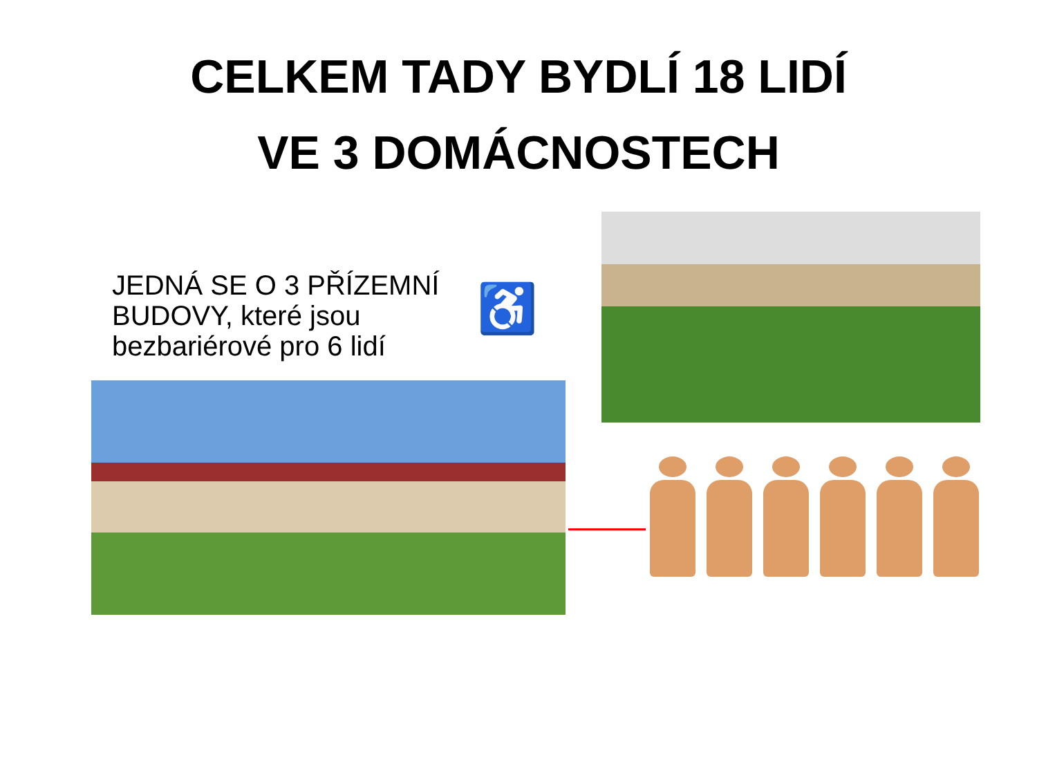CELKEM TADY BYDLÍ 18 LIDÍ
VE 3 DOMÁCNOSTECH
JEDNÁ SE O 3 PŘÍZEMNÍ BUDOVY, které jsou bezbariérové pro 6 lidí
♿